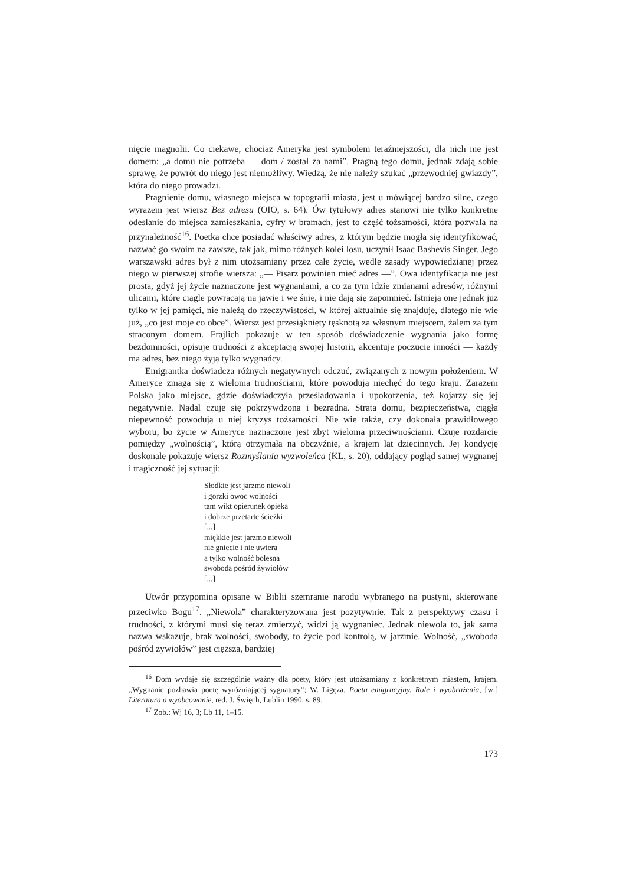nięcie magnolii. Co ciekawe, chociaż Ameryka jest symbolem teraźniejszości, dla nich nie jest domem: „a domu nie potrzeba — dom / został za nami”. Pragną tego domu, jednak zdają sobie sprawę, że powrót do niego jest niemożliwy. Wiedzą, że nie należy szukać „przewodniej gwiazdy”, która do niego prowadzi.
Pragnienie domu, własnego miejsca w topografii miasta, jest u mówiącej bardzo silne, czego wyrazem jest wiersz Bez adresu (OIO, s. 64). Ów tytułowy adres stanowi nie tylko konkretne odesłanie do miejsca zamieszkania, cyfry w bramach, jest to część tożsamości, która pozwala na przynależność<sup>16</sup>. Poetka chce posiadać właściwy adres, z którym będzie mogła się identyfikować, nazwać go swoim na zawsze, tak jak, mimo różnych kolei losu, uczynił Isaac Bashevis Singer. Jego warszawski adres był z nim utożsamiany przez całe życie, wedle zasady wypowiedzianej przez niego w pierwszej strofie wiersza: „— Pisarz powinien mieć adres —”. Owa identyfikacja nie jest prosta, gdyż jej życie naznaczone jest wygnaniami, a co za tym idzie zmianami adresów, różnymi ulicami, które ciągle powracają na jawie i we śnie, i nie dają się zapomnieć. Istnieją one jednak już tylko w jej pamięci, nie należą do rzeczywistości, w której aktualnie się znajduje, dlatego nie wie już, „co jest moje co obce”. Wiersz jest przesiąknięty tęsknotą za własnym miejscem, żalem za tym straconym domem. Frajlich pokazuje w ten sposób doświadczenie wygnania jako formę bezdomności, opisuje trudności z akceptacją swojej historii, akcentuje poczucie inności — każdy ma adres, bez niego żyją tylko wygnańcy.
Emigrantka doświadcza różnych negatywnych odczuć, związanych z nowym położeniem. W Ameryce zmaga się z wieloma trudnościami, które powodują niechęć do tego kraju. Zarazem Polska jako miejsce, gdzie doświadczyła prześladowania i upokorzenia, też kojarzy się jej negatywnie. Nadal czuje się pokrzywdzona i bezradna. Strata domu, bezpieczeństwa, ciągła niepewność powodują u niej kryzys tożsamości. Nie wie także, czy dokonała prawidłowego wyboru, bo życie w Ameryce naznaczone jest zbyt wieloma przeciwnościami. Czuje rozdarcie pomiędzy „wolnością”, którą otrzymała na obczyźnie, a krajem lat dziecinnych. Jej kondycję doskonale pokazuje wiersz Rozmyślania wyzwoleńca (KL, s. 20), oddający pogląd samej wygnanej i tragiczność jej sytuacji:
Słodkie jest jarzmo niewoli
i gorzki owoc wolności
tam wikt opierunek opieka
i dobrze przetarte ścieżki
[...]
miękkie jest jarzmo niewoli
nie gniecie i nie uwiera
a tylko wolność bolesna
swoboda pośród żywiołów
[...]
Utwór przypomina opisane w Biblii szemranie narodu wybranego na pustyni, skierowane przeciwko Bogu<sup>17</sup>. „Niewola” charakteryzowana jest pozytywnie. Tak z perspektywy czasu i trudności, z którymi musi się teraz zmierzyć, widzi ją wygnaniec. Jednak niewola to, jak sama nazwa wskazuje, brak wolności, swobody, to życie pod kontrolą, w jarzmie. Wolność, „swoboda pośród żywiołów” jest cięższa, bardziej
<sup>16</sup> Dom wydaje się szczególnie ważny dla poety, który jest utożsamiany z konkretnym miastem, krajem. „Wygnanie pozbawia poetę wyróżniającej sygnatury”; W. Ligęza, Poeta emigracyjny. Role i wyobrażenia, [w:] Literatura a wyobcowanie, red. J. Święch, Lublin 1990, s. 89.
<sup>17</sup> Zob.: Wj 16, 3; Lb 11, 1–15.
173